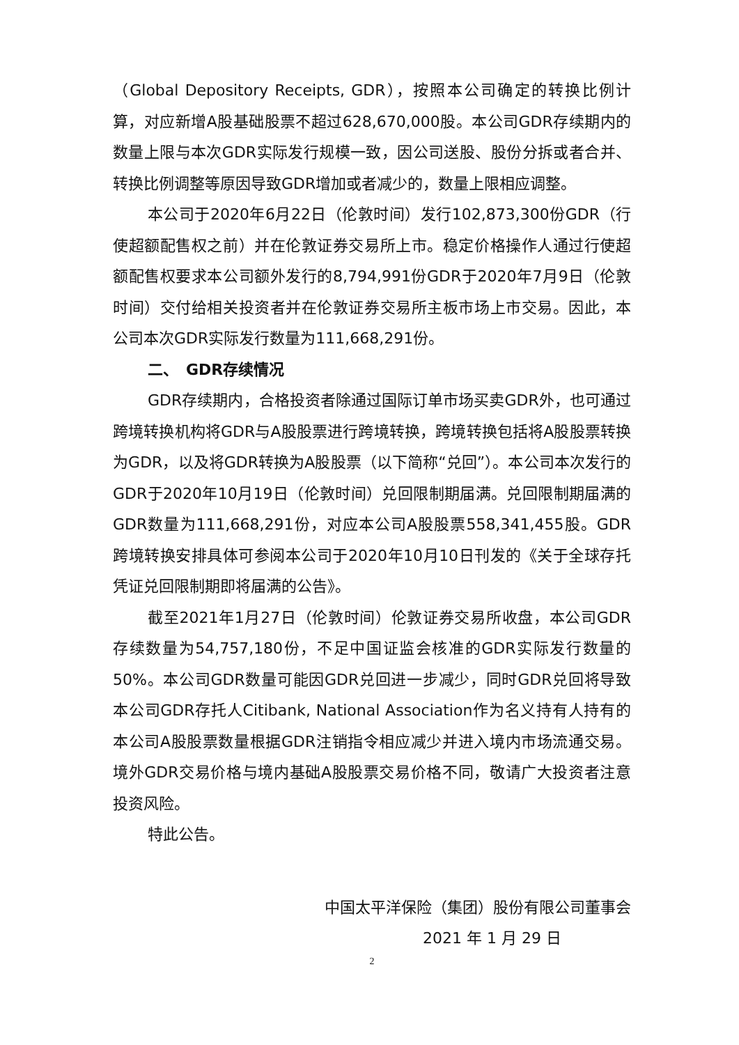（Global Depository Receipts, GDR），按照本公司确定的转换比例计算，对应新增A股基础股票不超过628,670,000股。本公司GDR存续期内的数量上限与本次GDR实际发行规模一致，因公司送股、股份分拆或者合并、转换比例调整等原因导致GDR增加或者减少的，数量上限相应调整。
本公司于2020年6月22日（伦敦时间）发行102,873,300份GDR（行使超额配售权之前）并在伦敦证券交易所上市。稳定价格操作人通过行使超额配售权要求本公司额外发行的8,794,991份GDR于2020年7月9日（伦敦时间）交付给相关投资者并在伦敦证券交易所主板市场上市交易。因此，本公司本次GDR实际发行数量为111,668,291份。
二、　GDR存续情况
GDR存续期内，合格投资者除通过国际订单市场买卖GDR外，也可通过跨境转换机构将GDR与A股股票进行跨境转换，跨境转换包括将A股股票转换为GDR，以及将GDR转换为A股股票（以下简称“兑回”）。本公司本次发行的GDR于2020年10月19日（伦敦时间）兑回限制期届满。兑回限制期届满的GDR数量为111,668,291份，对应本公司A股股票558,341,455股。GDR跨境转换安排具体可参阅本公司于2020年10月10日刊发的《关于全球存托凭证兑回限制期即将届满的公告》。
截至2021年1月27日（伦敦时间）伦敦证券交易所收盘，本公司GDR存续数量为54,757,180份，不足中国证监会核准的GDR实际发行数量的50%。本公司GDR数量可能因GDR兑回进一步减少，同时GDR兑回将导致本公司GDR存托人Citibank, National Association作为名义持有人持有的本公司A股股票数量根据GDR注销指令相应减少并进入境内市场流通交易。境外GDR交易价格与境内基础A股股票交易价格不同，敬请广大投资者注意投资风险。
特此公告。
中国太平洋保险（集团）股份有限公司董事会
2021 年 1 月 29 日
2